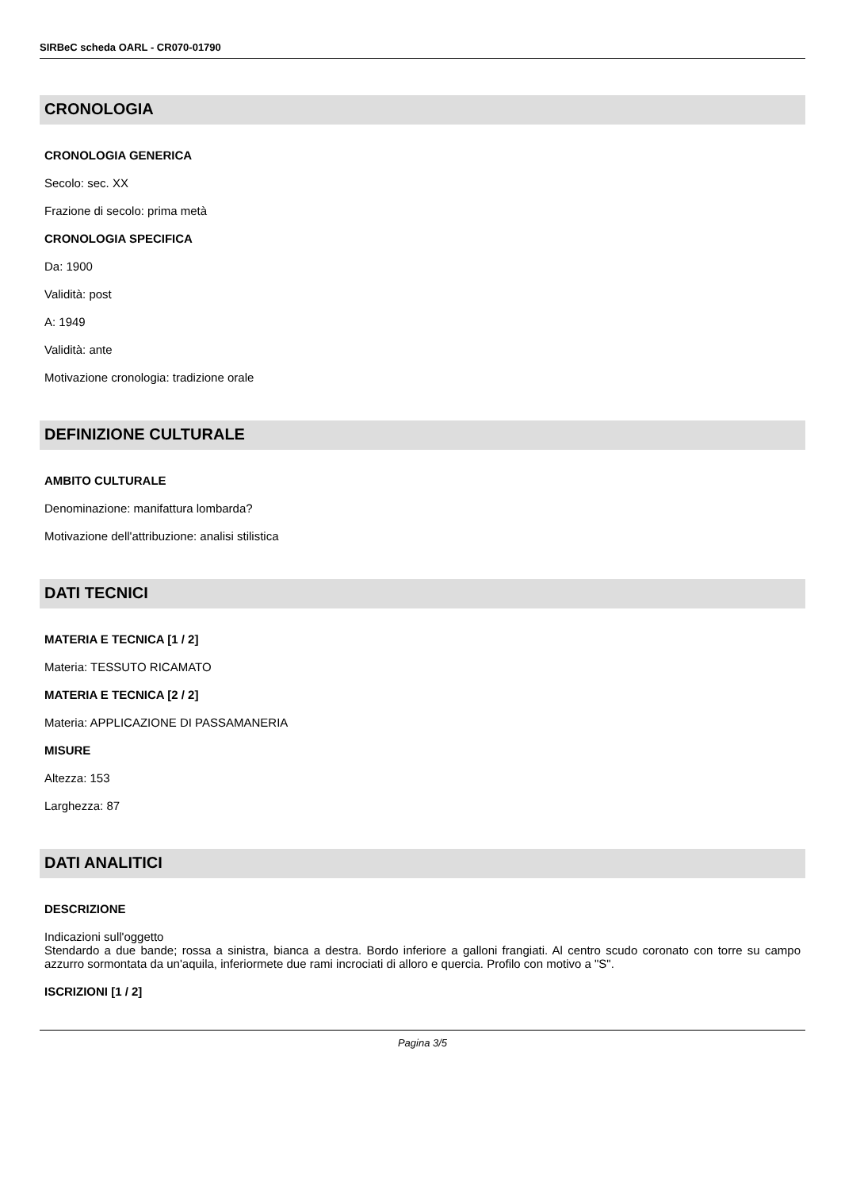SIRBeC scheda OARL - CR070-01790
CRONOLOGIA
CRONOLOGIA GENERICA
Secolo: sec. XX
Frazione di secolo: prima metà
CRONOLOGIA SPECIFICA
Da: 1900
Validità: post
A: 1949
Validità: ante
Motivazione cronologia: tradizione orale
DEFINIZIONE CULTURALE
AMBITO CULTURALE
Denominazione: manifattura lombarda?
Motivazione dell'attribuzione: analisi stilistica
DATI TECNICI
MATERIA E TECNICA [1 / 2]
Materia: TESSUTO RICAMATO
MATERIA E TECNICA [2 / 2]
Materia: APPLICAZIONE DI PASSAMANERIA
MISURE
Altezza: 153
Larghezza: 87
DATI ANALITICI
DESCRIZIONE
Indicazioni sull'oggetto
Stendardo a due bande; rossa a sinistra, bianca a destra. Bordo inferiore a galloni frangiati. Al centro scudo coronato con torre su campo azzurro sormontata da un'aquila, inferiormete due rami incrociati di alloro e quercia. Profilo con motivo a "S".
ISCRIZIONI [1 / 2]
Pagina 3/5